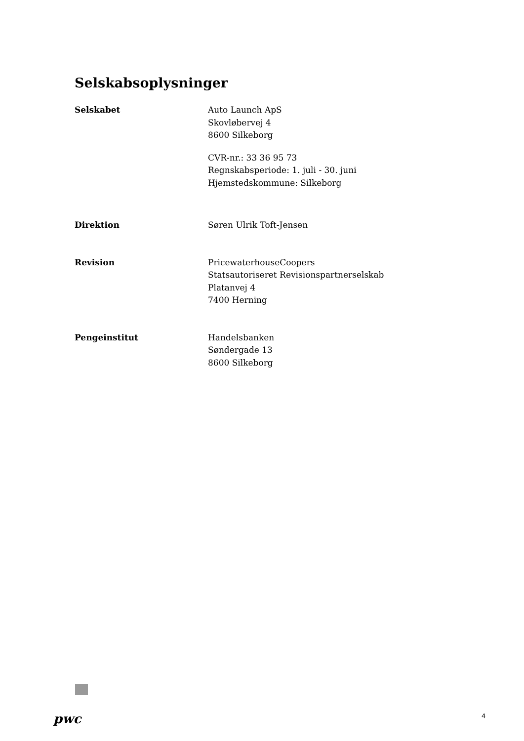Selskabsoplysninger
Selskabet Auto Launch ApS
Skovløbervej 4
8600 Silkeborg
CVR-nr.: 33 36 95 73
Regnskabsperiode: 1. juli - 30. juni
Hjemstedskommune: Silkeborg
Direktion Søren Ulrik Toft-Jensen
Revision PricewaterhouseCoopers
Statsautoriseret Revisionspartnerselskab
Platanvej 4
7400 Herning
Pengeinstitut Handelsbanken
Søndergade 13
8600 Silkeborg
pwc 4